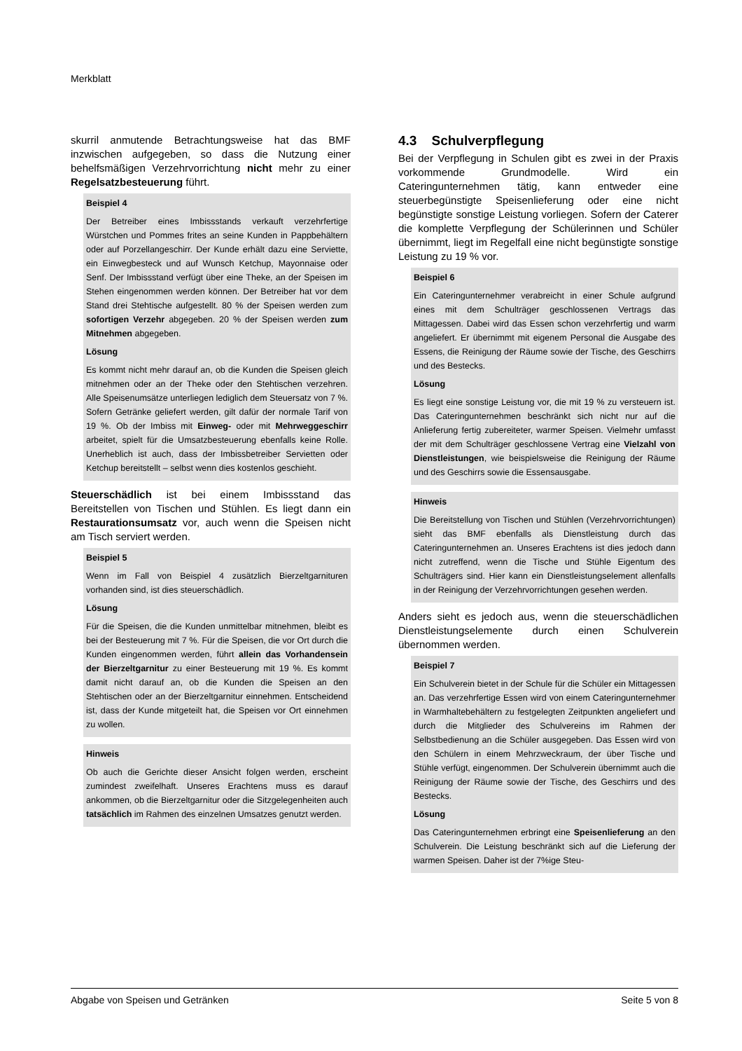Merkblatt
skurril anmutende Betrachtungsweise hat das BMF inzwischen aufgegeben, so dass die Nutzung einer behelfsmäßigen Verzehrvorrichtung nicht mehr zu einer Regelsatzbesteuerung führt.
Beispiel 4
Der Betreiber eines Imbissstands verkauft verzehrfertige Würstchen und Pommes frites an seine Kunden in Pappbehältern oder auf Porzellangeschirr. Der Kunde erhält dazu eine Serviette, ein Einwegbesteck und auf Wunsch Ketchup, Mayonnaise oder Senf. Der Imbissstand verfügt über eine Theke, an der Speisen im Stehen eingenommen werden können. Der Betreiber hat vor dem Stand drei Stehtische aufgestellt. 80 % der Speisen werden zum sofortigen Verzehr abgegeben. 20 % der Speisen werden zum Mitnehmen abgegeben.
Lösung
Es kommt nicht mehr darauf an, ob die Kunden die Speisen gleich mitnehmen oder an der Theke oder den Stehtischen verzehren. Alle Speisenumsätze unterliegen lediglich dem Steuersatz von 7 %. Sofern Getränke geliefert werden, gilt dafür der normale Tarif von 19 %. Ob der Imbiss mit Einweg- oder mit Mehrweggeschirr arbeitet, spielt für die Umsatzbesteuerung ebenfalls keine Rolle. Unerheblich ist auch, dass der Imbissbetreiber Servietten oder Ketchup bereitstellt – selbst wenn dies kostenlos geschieht.
Steuerschädlich ist bei einem Imbissstand das Bereitstellen von Tischen und Stühlen. Es liegt dann ein Restaurationsumsatz vor, auch wenn die Speisen nicht am Tisch serviert werden.
Beispiel 5
Wenn im Fall von Beispiel 4 zusätzlich Bierzeltgarnituren vorhanden sind, ist dies steuerschädlich.
Lösung
Für die Speisen, die die Kunden unmittelbar mitnehmen, bleibt es bei der Besteuerung mit 7 %. Für die Speisen, die vor Ort durch die Kunden eingenommen werden, führt allein das Vorhandensein der Bierzeltgarnitur zu einer Besteuerung mit 19 %. Es kommt damit nicht darauf an, ob die Kunden die Speisen an den Stehtischen oder an der Bierzeltgarnitur einnehmen. Entscheidend ist, dass der Kunde mitgeteilt hat, die Speisen vor Ort einnehmen zu wollen.
Hinweis
Ob auch die Gerichte dieser Ansicht folgen werden, erscheint zumindest zweifelhaft. Unseres Erachtens muss es darauf ankommen, ob die Bierzeltgarnitur oder die Sitzgelegenheiten auch tatsächlich im Rahmen des einzelnen Umsatzes genutzt werden.
4.3 Schulverpflegung
Bei der Verpflegung in Schulen gibt es zwei in der Praxis vorkommende Grundmodelle. Wird ein Cateringunternehmen tätig, kann entweder eine steuerbegünstigte Speisenlieferung oder eine nicht begünstigte sonstige Leistung vorliegen. Sofern der Caterer die komplette Verpflegung der Schülerinnen und Schüler übernimmt, liegt im Regelfall eine nicht begünstigte sonstige Leistung zu 19 % vor.
Beispiel 6
Ein Cateringunternehmer verabreicht in einer Schule aufgrund eines mit dem Schulträger geschlossenen Vertrags das Mittagessen. Dabei wird das Essen schon verzehrfertig und warm angeliefert. Er übernimmt mit eigenem Personal die Ausgabe des Essens, die Reinigung der Räume sowie der Tische, des Geschirrs und des Bestecks.
Lösung
Es liegt eine sonstige Leistung vor, die mit 19 % zu versteuern ist. Das Cateringunternehmen beschränkt sich nicht nur auf die Anlieferung fertig zubereiteter, warmer Speisen. Vielmehr umfasst der mit dem Schulträger geschlossene Vertrag eine Vielzahl von Dienstleistungen, wie beispielsweise die Reinigung der Räume und des Geschirrs sowie die Essensausgabe.
Hinweis
Die Bereitstellung von Tischen und Stühlen (Verzehrvorrichtungen) sieht das BMF ebenfalls als Dienstleistung durch das Cateringunternehmen an. Unseres Erachtens ist dies jedoch dann nicht zutreffend, wenn die Tische und Stühle Eigentum des Schulträgers sind. Hier kann ein Dienstleistungselement allenfalls in der Reinigung der Verzehrvorrichtungen gesehen werden.
Anders sieht es jedoch aus, wenn die steuerschädlichen Dienstleistungselemente durch einen Schulverein übernommen werden.
Beispiel 7
Ein Schulverein bietet in der Schule für die Schüler ein Mittagessen an. Das verzehrfertige Essen wird von einem Cateringunternehmer in Warmhaltebehältern zu festgelegten Zeitpunkten angeliefert und durch die Mitglieder des Schulvereins im Rahmen der Selbstbedienung an die Schüler ausgegeben. Das Essen wird von den Schülern in einem Mehrzweckraum, der über Tische und Stühle verfügt, eingenommen. Der Schulverein übernimmt auch die Reinigung der Räume sowie der Tische, des Geschirrs und des Bestecks.
Lösung
Das Cateringunternehmen erbringt eine Speisenlieferung an den Schulverein. Die Leistung beschränkt sich auf die Lieferung der warmen Speisen. Daher ist der 7%ige Steu-
Abgabe von Speisen und Getränken Seite 5 von 8